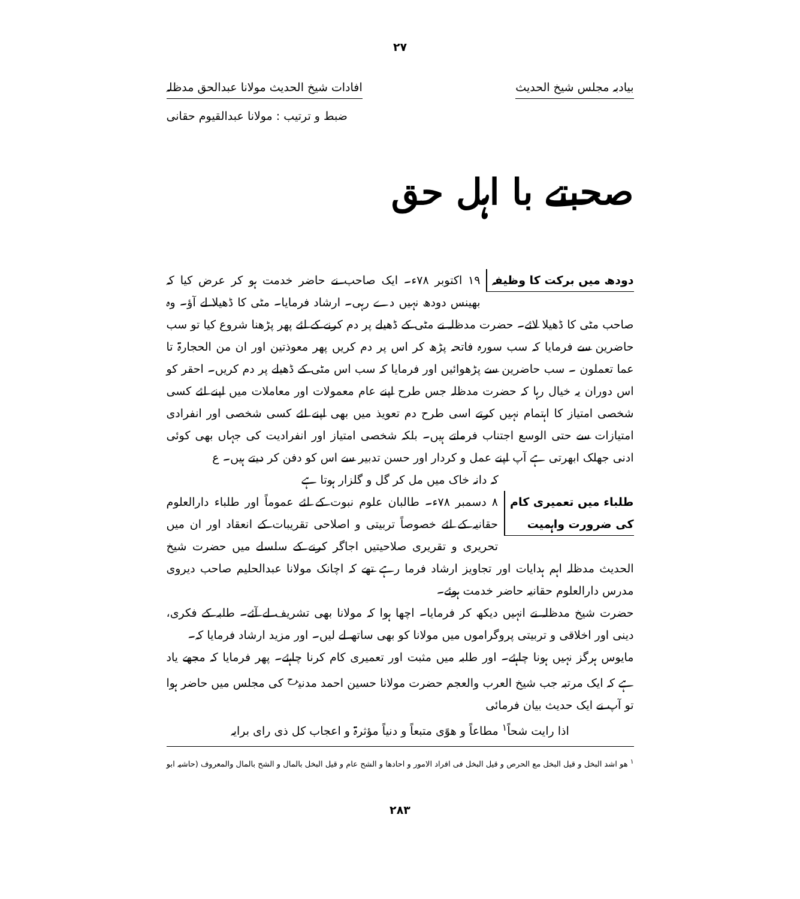۲۷
بیادبہ مجلس شیخ الحدیث افادات شیخ الحدیث مولانا عبدالحق مدظلہ
ضبط و ترتیب : مولانا عبدالقیوم حقانی
صحبتے با اہل حق
دودھ میں برکت کا وظیفہ ۱۹ اکتوبر ۷۸ء۔ ایک صاحب نے حاضر خدمت ہو کر عرض کیا کہ بھینس دودھ نہیں دے رہی۔ ارشاد فرمایا۔ مٹی کا ڈھیلا لے آؤ۔ وہ صاحب مٹی کا ڈھیلا لائے۔ حضرت مدظلہ نے مٹی کے ڈھیلے پر دم کرنے کے لئے پھر پڑھنا شروع کیا تو سب حاضرین سے فرمایا کہ سب سورہ فاتحہ پڑھ کر اس پر دم کریں پھر معوذتین اور ان من الحجارۃ تا عما تعملون ۔ سب حاضرین سے پڑھوائیں اور فرمایا کہ سب اس مٹی کے ڈھیلے پر دم کریں۔ احقر کو اس دوران یہ خیال رہا کہ حضرت مدظلہ جس طرح اپنے عام معمولات اور معاملات میں اپنے لئے کسی شخصی امتیاز کا اہتمام نہیں کرتے اسی طرح دم تعویذ میں بھی اپنے لئے کسی شخصی اور انفرادی امتیازات سے حتی الوسع اجتناب فرماتے ہیں۔ بلکہ شخصی امتیاز اور انفرادیت کی جہاں بھی کوئی ادنی جھلک ابھرتی ہے آپ اپنے عمل و کردار اور حسن تدبیر سے اس کو دفن کر دیتے ہیں۔ ع
کہ دانہ خاک میں مل کر گل و گلزار ہوتا ہے
طلباء میں تعمیری کام
کی ضرورت واہمیت ۸ دسمبر ۷۸ء۔ طالبان علوم نبوت کے لئے عموماً اور طلباء دارالعلوم حقانیہ کے لئے خصوصاً تربیتی و اصلاحی تقریبات کے انعقاد اور ان میں تحریری و تقریری صلاحیتیں اجاگر کرنے کے سلسلے میں حضرت شیخ الحدیث مدظلہ اہم ہدایات اور تجاویز ارشاد فرما رہے تھے کہ اچانک مولانا عبدالحلیم صاحب دیروی مدرس دارالعلوم حقانیہ حاضر خدمت ہوئے۔
حضرت شیخ مدظلہ نے انہیں دیکھ کر فرمایا۔ اچھا ہوا کہ مولانا بھی تشریف لے آئے۔ طلبہ کے فکری، دینی اور اخلاقی و تربیتی پروگراموں میں مولانا کو بھی ساتھ لے لیں۔ اور مزید ارشاد فرمایا کہ۔
مایوس ہرگز نہیں ہونا چاہئے۔ اور طلبہ میں مثبت اور تعمیری کام کرنا چاہئے۔ پھر فرمایا کہ مجھے یاد ہے کہ ایک مرتبہ جب شیخ العرب والعجم حضرت مولانا حسین احمد مدنی<sup>رح</sup> کی مجلس میں حاضر ہوا تو آپ نے ایک حدیث بیان فرمائی
اذا رایت شحاً<sup>۱</sup> مطاعاً و ھوًی متبعاً و دنیاً مؤثرۃ و اعجاب کل ذی رای برایہ
<sup>۱</sup> ھو اشد البخل و قیل البخل مع الحرص و قیل البخل فی افراد الامور و احادھا و الشح عام و قیل البخل بالمال و الشح بالمال والمعروف (حاشیہ ابو
۲۸۳